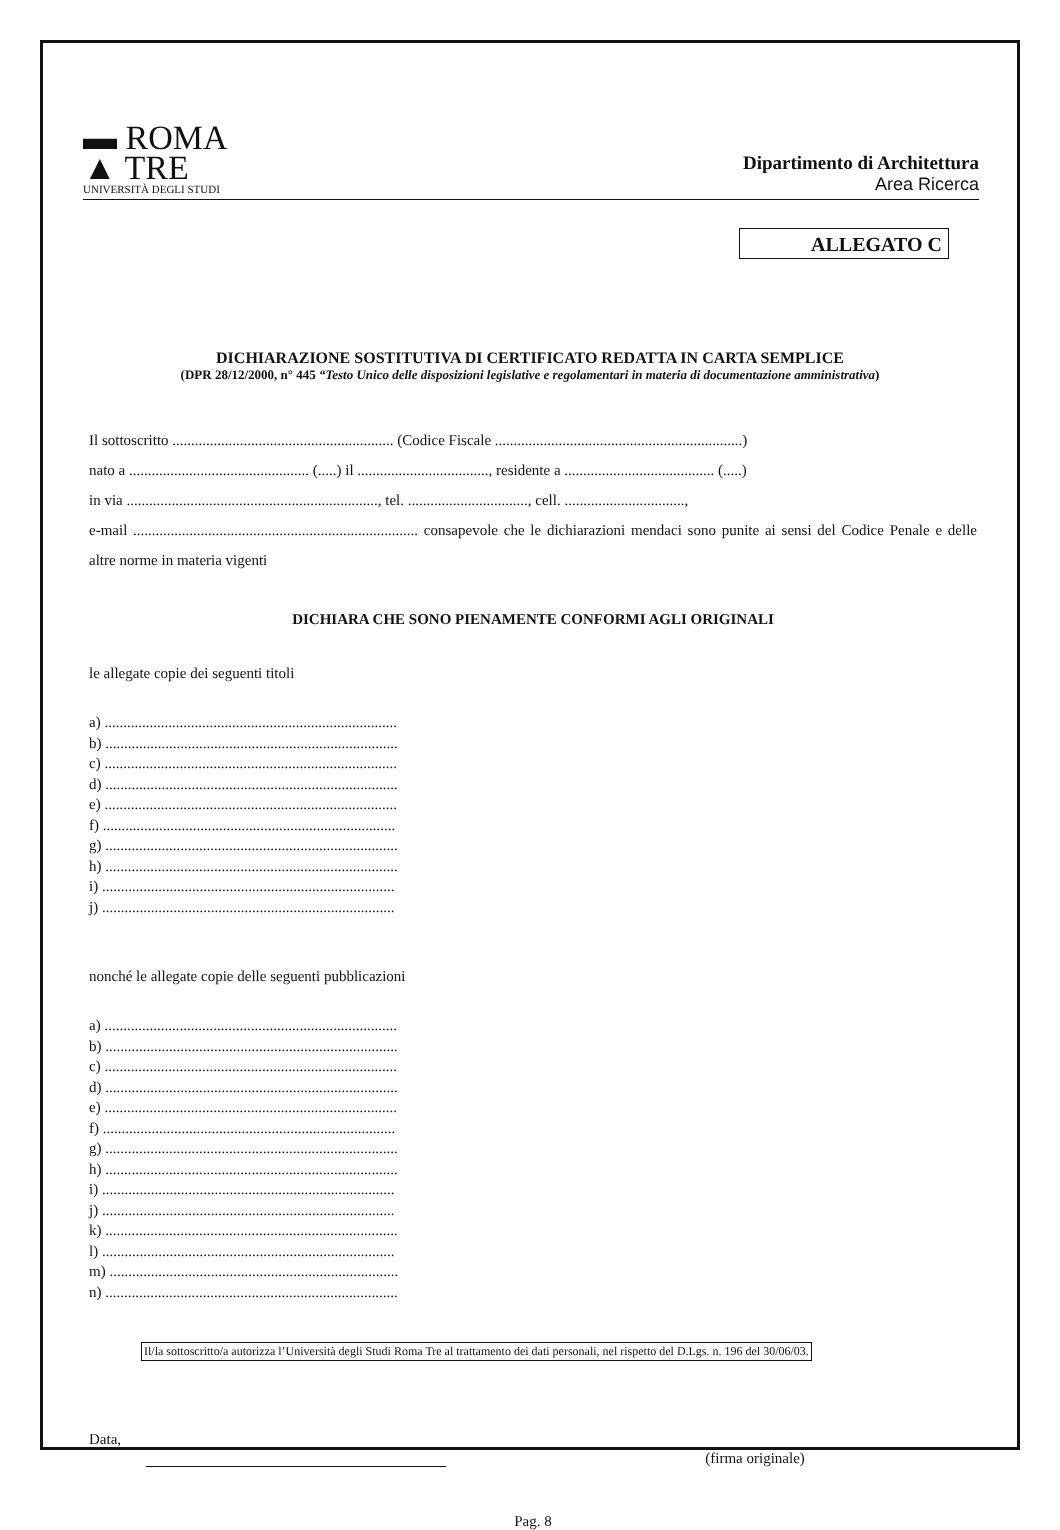▬ ROMA
▲ TRE
UNIVERSITÀ DEGLI STUDI
Dipartimento di Architettura
Area Ricerca
ALLEGATO C
DICHIARAZIONE SOSTITUTIVA DI CERTIFICATO REDATTA IN CARTA SEMPLICE
(DPR 28/12/2000, n° 445 “Testo Unico delle disposizioni legislative e regolamentari in materia di documentazione amministrativa)
Il sottoscritto ........................................................... (Codice Fiscale ..................................................................)
nato a ................................................ (.....) il ..................................., residente a ........................................ (.....)
in via ..................................................................., tel. ................................, cell. ................................,
e-mail ............................................................................ consapevole che le dichiarazioni mendaci sono punite ai sensi del Codice Penale e delle altre norme in materia vigenti
DICHIARA CHE SONO PIENAMENTE CONFORMI AGLI ORIGINALI
le allegate copie dei seguenti titoli
a) ..............................................................................
b) ..............................................................................
c) ..............................................................................
d) ..............................................................................
e) ..............................................................................
f) ..............................................................................
g) ..............................................................................
h) ..............................................................................
i) ..............................................................................
j) ..............................................................................
nonché le allegate copie delle seguenti pubblicazioni
a) ..............................................................................
b) ..............................................................................
c) ..............................................................................
d) ..............................................................................
e) ..............................................................................
f) ..............................................................................
g) ..............................................................................
h) ..............................................................................
i) ..............................................................................
j) ..............................................................................
k) ..............................................................................
l) ..............................................................................
m) .............................................................................
n) ..............................................................................
Il/la sottoscritto/a autorizza l’Università degli Studi Roma Tre al trattamento dei dati personali, nel rispetto del D.Lgs. n. 196 del 30/06/03.
Data, (firma originale)
Pag. 8